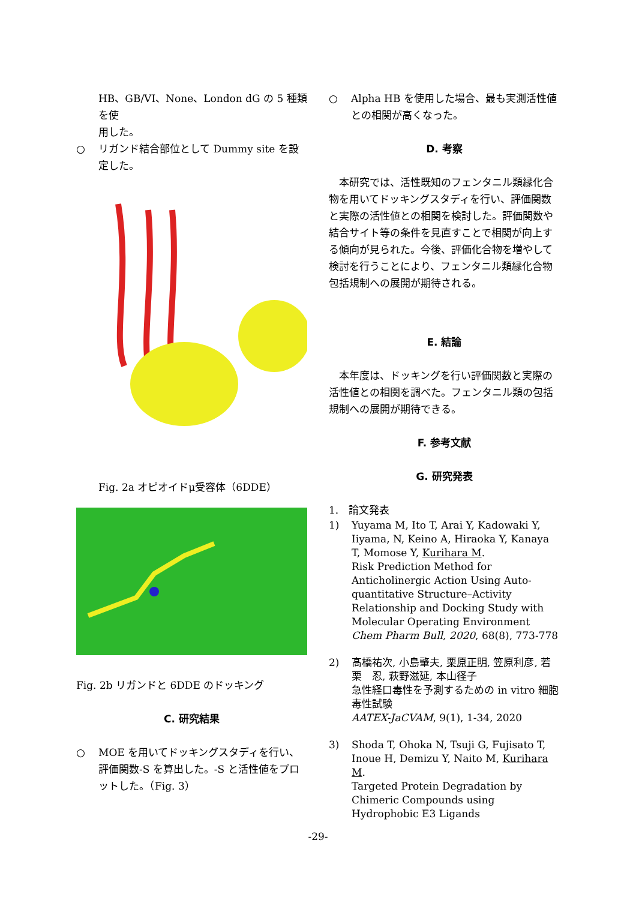HB、GB/VI、None、London dG の 5 種類を使
用した。
○ リガンド結合部位として Dummy site を設定した。
Fig. 2a オピオイドμ受容体（6DDE）
Fig. 2b リガンドと 6DDE のドッキング
C. 研究結果
○ MOE を用いてドッキングスタディを行い、評価関数-S を算出した。-S と活性値をプロットした。（Fig. 3）
○ Alpha HB を使用した場合、最も実測活性値との相関が高くなった。
D. 考察
　本研究では、活性既知のフェンタニル類縁化合物を用いてドッキングスタディを行い、評価関数と実際の活性値との相関を検討した。評価関数や結合サイト等の条件を見直すことで相関が向上する傾向が見られた。今後、評価化合物を増やして検討を行うことにより、フェンタニル類縁化合物包括規制への展開が期待される。
E. 結論
　本年度は、ドッキングを行い評価関数と実際の活性値との相関を調べた。フェンタニル類の包括規制への展開が期待できる。
F. 参考文献
G. 研究発表
1.　論文発表
1) Yuyama M, Ito T, Arai Y, Kadowaki Y, Iiyama, N, Keino A, Hiraoka Y, Kanaya T, Momose Y, Kurihara M.
Risk Prediction Method for Anticholinergic Action Using Auto-quantitative Structure–Activity Relationship and Docking Study with Molecular Operating Environment
Chem Pharm Bull, 2020, 68(8), 773-778
2) 髙橋祐次, 小島肇夫, 栗原正明, 笠原利彦, 若栗　忍, 萩野滋延, 本山径子
急性経口毒性を予測するための in vitro 細胞毒性試験
AATEX-JaCVAM, 9(1), 1-34, 2020
3) Shoda T, Ohoka N, Tsuji G, Fujisato T, Inoue H, Demizu Y, Naito M, Kurihara M.
Targeted Protein Degradation by Chimeric Compounds using Hydrophobic E3 Ligands
-29-